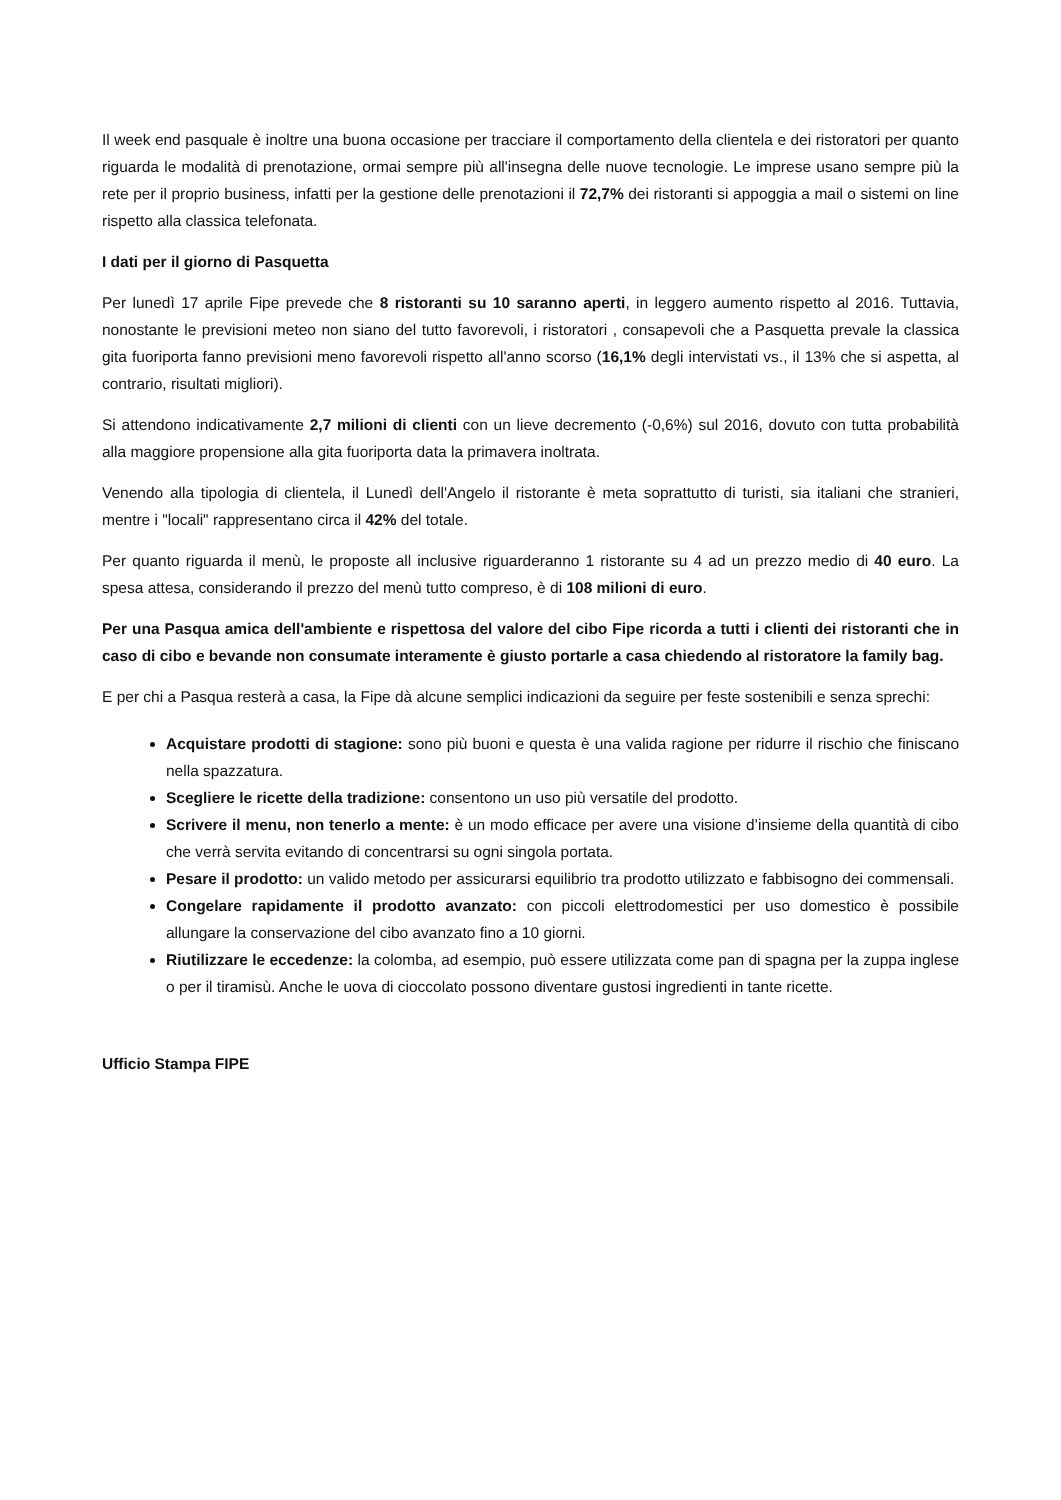Il week end pasquale è inoltre una buona occasione per tracciare il comportamento della clientela e dei ristoratori per quanto riguarda le modalità di prenotazione, ormai sempre più all'insegna delle nuove tecnologie. Le imprese usano sempre più la rete per il proprio business, infatti per la gestione delle prenotazioni il 72,7% dei ristoranti si appoggia a mail o sistemi on line rispetto alla classica telefonata.
I dati per il giorno di Pasquetta
Per lunedì 17 aprile Fipe prevede che 8 ristoranti su 10 saranno aperti, in leggero aumento rispetto al 2016. Tuttavia, nonostante le previsioni meteo non siano del tutto favorevoli, i ristoratori , consapevoli che a Pasquetta prevale la classica gita fuoriporta fanno previsioni meno favorevoli rispetto all'anno scorso (16,1% degli intervistati vs., il 13% che si aspetta, al contrario, risultati migliori).
Si attendono indicativamente 2,7 milioni di clienti con un lieve decremento (-0,6%) sul 2016, dovuto con tutta probabilità alla maggiore propensione alla gita fuoriporta data la primavera inoltrata.
Venendo alla tipologia di clientela, il Lunedì dell'Angelo il ristorante è meta soprattutto di turisti, sia italiani che stranieri, mentre i "locali" rappresentano circa il 42% del totale.
Per quanto riguarda il menù, le proposte all inclusive riguarderanno 1 ristorante su 4 ad un prezzo medio di 40 euro. La spesa attesa, considerando il prezzo del menù tutto compreso, è di 108 milioni di euro.
Per una Pasqua amica dell'ambiente e rispettosa del valore del cibo Fipe ricorda a tutti i clienti dei ristoranti che in caso di cibo e bevande non consumate interamente è giusto portarle a casa chiedendo al ristoratore la family bag.
E per chi a Pasqua resterà a casa, la Fipe dà alcune semplici indicazioni da seguire per feste sostenibili e senza sprechi:
Acquistare prodotti di stagione: sono più buoni e questa è una valida ragione per ridurre il rischio che finiscano nella spazzatura.
Scegliere le ricette della tradizione: consentono un uso più versatile del prodotto.
Scrivere il menu, non tenerlo a mente: è un modo efficace per avere una visione d’insieme della quantità di cibo che verrà servita evitando di concentrarsi su ogni singola portata.
Pesare il prodotto: un valido metodo per assicurarsi equilibrio tra prodotto utilizzato e fabbisogno dei commensali.
Congelare rapidamente il prodotto avanzato: con piccoli elettrodomestici per uso domestico è possibile allungare la conservazione del cibo avanzato fino a 10 giorni.
Riutilizzare le eccedenze: la colomba, ad esempio, può essere utilizzata come pan di spagna per la zuppa inglese o per il tiramisù. Anche le uova di cioccolato possono diventare gustosi ingredienti in tante ricette.
Ufficio Stampa FIPE